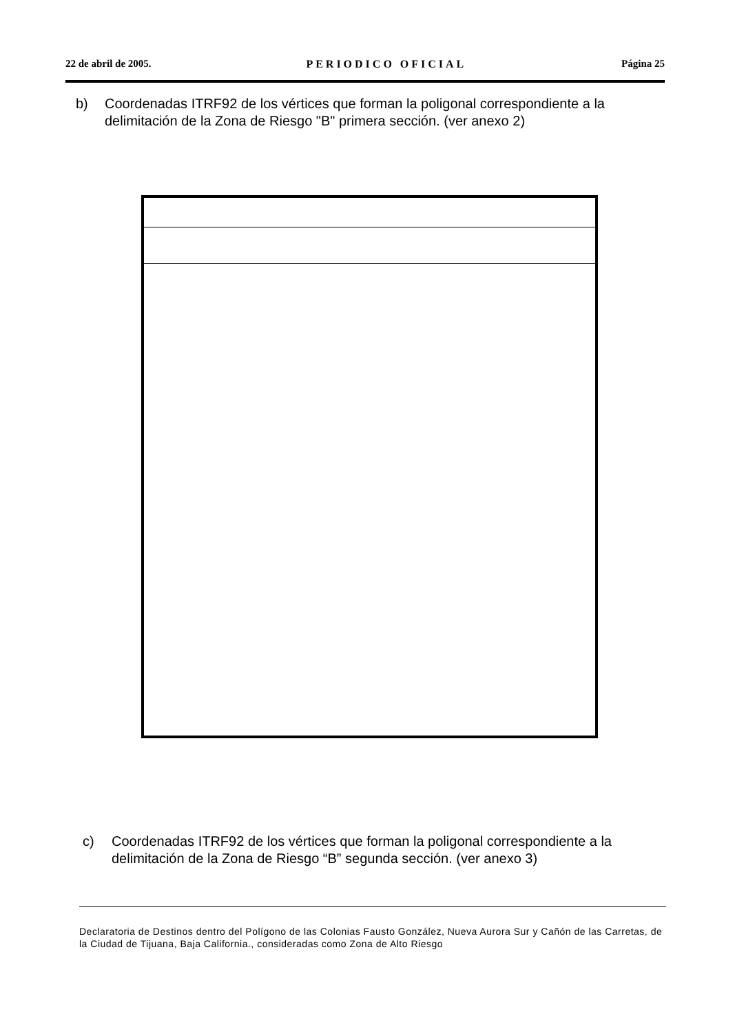22 de abril de 2005. PERIODICO OFICIAL Página 25
b) Coordenadas ITRF92 de los vértices que forman la poligonal correspondiente a la delimitación de la Zona de Riesgo "B" primera sección. (ver anexo 2)
c) Coordenadas ITRF92 de los vértices que forman la poligonal correspondiente a la delimitación de la Zona de Riesgo “B” segunda sección. (ver anexo 3)
Declaratoria de Destinos dentro del Polígono de las Colonias Fausto González, Nueva Aurora Sur y Cañón de las Carretas, de la Ciudad de Tijuana, Baja California., consideradas como Zona de Alto Riesgo